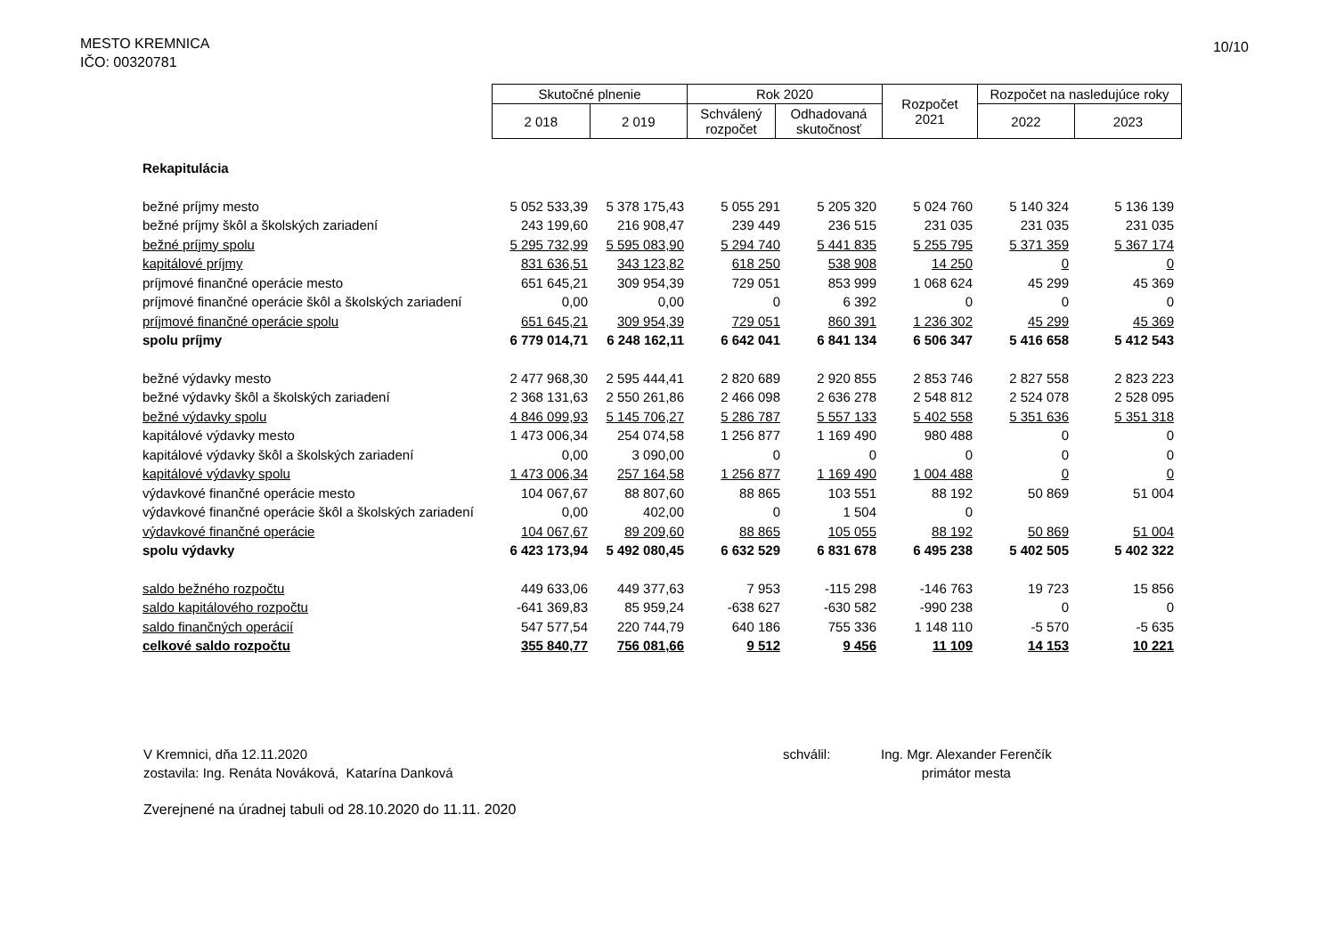MESTO KREMNICA
IČO: 00320781
10/10
| Skutočné plnenie | | Rok 2020 | | Rozpočet 2021 | Rozpočet na nasledujúce roky | |
| --- | --- | --- | --- | --- | --- | --- |
| 2 018 | 2 019 | Schválený rozpočet | Odhadovaná skutočnosť | | 2022 | 2023 |
| Rekapitulácia | | | | | | | |
| bežné príjmy mesto | 5 052 533,39 | 5 378 175,43 | 5 055 291 | 5 205 320 | 5 024 760 | 5 140 324 | 5 136 139 |
| bežné príjmy škôl a školských zariadení | 243 199,60 | 216 908,47 | 239 449 | 236 515 | 231 035 | 231 035 | 231 035 |
| bežné príjmy spolu | 5 295 732,99 | 5 595 083,90 | 5 294 740 | 5 441 835 | 5 255 795 | 5 371 359 | 5 367 174 |
| kapitálové príjmy | 831 636,51 | 343 123,82 | 618 250 | 538 908 | 14 250 | 0 | 0 |
| príjmové finančné operácie mesto | 651 645,21 | 309 954,39 | 729 051 | 853 999 | 1 068 624 | 45 299 | 45 369 |
| príjmové finančné operácie škôl a školských zariadení | 0,00 | 0,00 | 0 | 6 392 | 0 | 0 | 0 |
| príjmové finančné operácie spolu | 651 645,21 | 309 954,39 | 729 051 | 860 391 | 1 236 302 | 45 299 | 45 369 |
| spolu príjmy | 6 779 014,71 | 6 248 162,11 | 6 642 041 | 6 841 134 | 6 506 347 | 5 416 658 | 5 412 543 |
| bežné výdavky mesto | 2 477 968,30 | 2 595 444,41 | 2 820 689 | 2 920 855 | 2 853 746 | 2 827 558 | 2 823 223 |
| bežné výdavky škôl a školských zariadení | 2 368 131,63 | 2 550 261,86 | 2 466 098 | 2 636 278 | 2 548 812 | 2 524 078 | 2 528 095 |
| bežné výdavky spolu | 4 846 099,93 | 5 145 706,27 | 5 286 787 | 5 557 133 | 5 402 558 | 5 351 636 | 5 351 318 |
| kapitálové výdavky mesto | 1 473 006,34 | 254 074,58 | 1 256 877 | 1 169 490 | 980 488 | 0 | 0 |
| kapitálové výdavky škôl a školských zariadení | 0,00 | 3 090,00 | 0 | 0 | 0 | 0 | 0 |
| kapitálové výdavky spolu | 1 473 006,34 | 257 164,58 | 1 256 877 | 1 169 490 | 1 004 488 | 0 | 0 |
| výdavkové finančné operácie mesto | 104 067,67 | 88 807,60 | 88 865 | 103 551 | 88 192 | 50 869 | 51 004 |
| výdavkové finančné operácie škôl a školských zariadení | 0,00 | 402,00 | 0 | 1 504 | 0 | | |
| výdavkové finančné operácie | 104 067,67 | 89 209,60 | 88 865 | 105 055 | 88 192 | 50 869 | 51 004 |
| spolu výdavky | 6 423 173,94 | 5 492 080,45 | 6 632 529 | 6 831 678 | 6 495 238 | 5 402 505 | 5 402 322 |
| saldo bežného rozpočtu | 449 633,06 | 449 377,63 | 7 953 | -115 298 | -146 763 | 19 723 | 15 856 |
| saldo kapitálového rozpočtu | -641 369,83 | 85 959,24 | -638 627 | -630 582 | -990 238 | 0 | 0 |
| saldo finančných operácií | 547 577,54 | 220 744,79 | 640 186 | 755 336 | 1 148 110 | -5 570 | -5 635 |
| celkové saldo rozpočtu | 355 840,77 | 756 081,66 | 9 512 | 9 456 | 11 109 | 14 153 | 10 221 |
V Kremnici, dňa 12.11.2020
zostavila: Ing. Renáta Nováková, Katarína Danková
schválil: Ing. Mgr. Alexander Ferenčík
primátor mesta
Zverejnené na úradnej tabuli od 28.10.2020 do 11.11. 2020